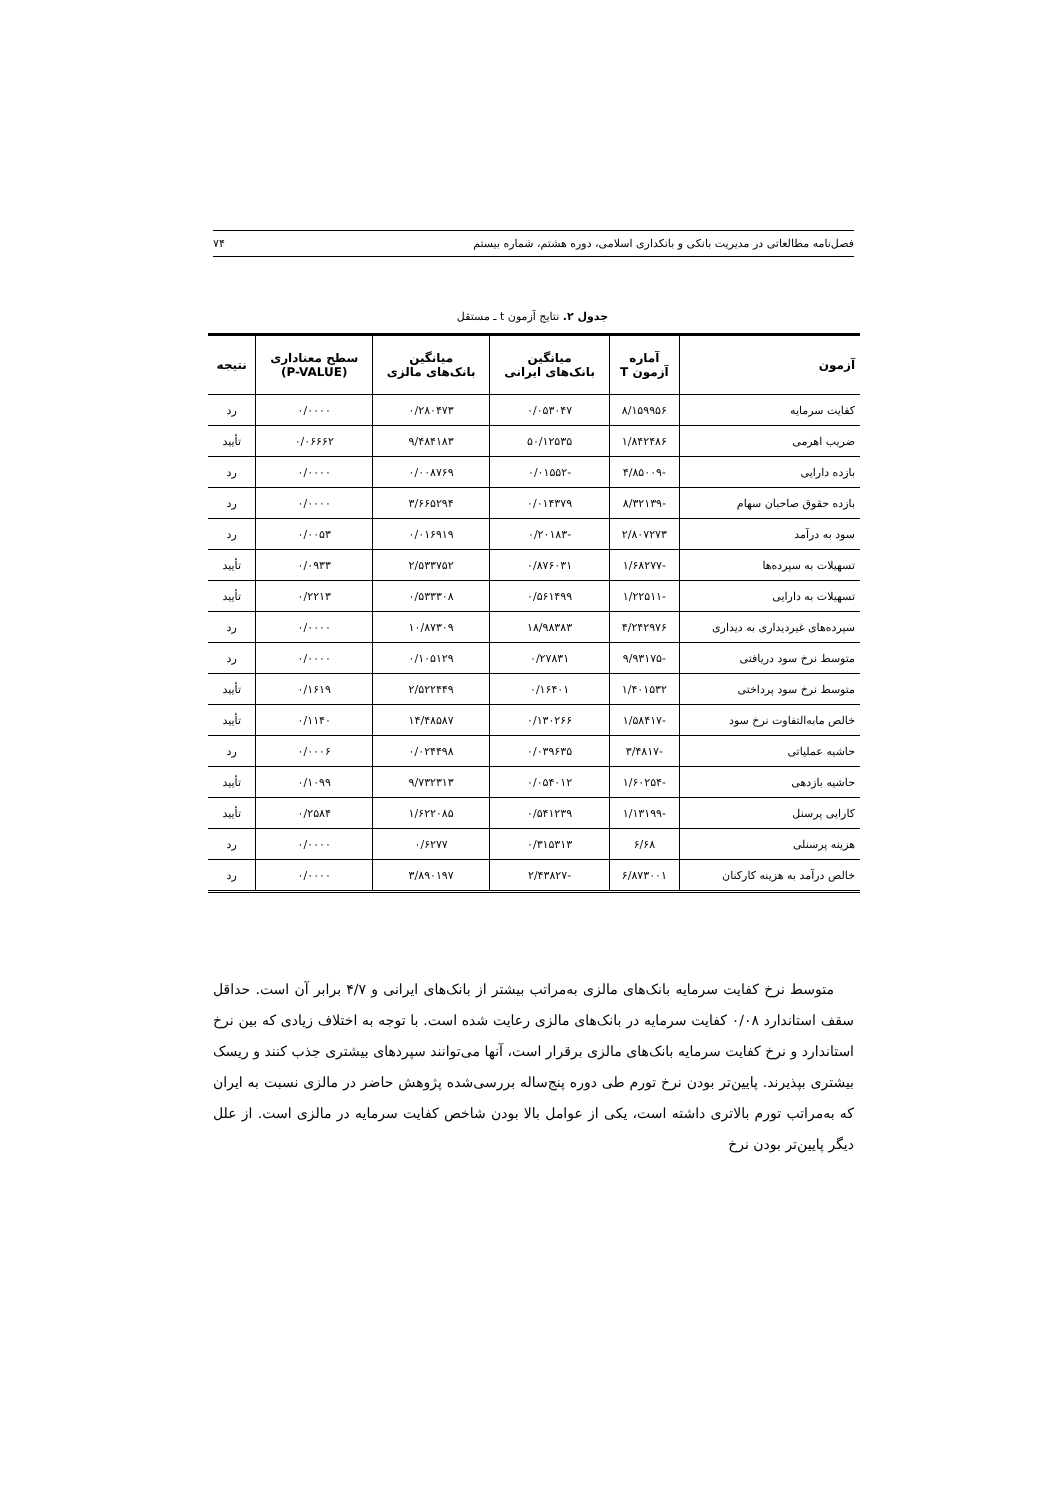فصل‌نامه مطالعاتی در مدیریت بانکی و بانکداری اسلامی، دوره هشتم، شماره بیستم ۷۴
جدول ۲. نتایج آزمون t ـ مستقل
| آزمون | آماره آزمون T | میانگین بانک‌های ایرانی | میانگین بانک‌های مالزی | سطح معناداری (P-VALUE) | نتیجه |
| --- | --- | --- | --- | --- | --- |
| کفایت سرمایه | ۸/۱۵۹۹۵۶ | ۰/۰۵۳۰۴۷ | ۰/۲۸۰۴۷۳ | ۰/۰۰۰۰ | رد |
| ضریب اهرمی | ۱/۸۴۲۴۸۶ | ۵۰/۱۲۵۳۵ | ۹/۴۸۴۱۸۳ | ۰/۰۶۶۶۲ | تأیید |
| بازده دارایی | -۴/۸۵۰۰۹ | -۰/۰۱۵۵۲ | ۰/۰۰۸۷۶۹ | ۰/۰۰۰۰ | رد |
| بازده حقوق صاحبان سهام | -۸/۳۲۱۳۹ | ۰/۰۱۴۳۷۹ | ۳/۶۶۵۲۹۴ | ۰/۰۰۰۰ | رد |
| سود به درآمد | ۲/۸۰۷۲۷۳ | -۰/۲۰۱۸۳ | ۰/۰۱۶۹۱۹ | ۰/۰۰۵۳ | رد |
| تسهیلات به سپرده‌ها | -۱/۶۸۲۷۷ | ۰/۸۷۶۰۳۱ | ۲/۵۳۳۷۵۲ | ۰/۰۹۳۳ | تأیید |
| تسهیلات به دارایی | -۱/۲۲۵۱۱ | ۰/۵۶۱۴۹۹ | ۰/۵۳۳۳۰۸ | ۰/۲۲۱۳ | تأیید |
| سپرده‌های غیردیداری به دیداری | ۴/۲۴۲۹۷۶ | ۱۸/۹۸۳۸۳ | ۱۰/۸۷۳۰۹ | ۰/۰۰۰۰ | رد |
| متوسط نرخ سود دریافتی | -۹/۹۳۱۷۵ | ۰/۲۷۸۳۱ | ۰/۱۰۵۱۲۹ | ۰/۰۰۰۰ | رد |
| متوسط نرخ سود پرداختی | ۱/۴۰۱۵۳۲ | ۰/۱۶۴۰۱ | ۲/۵۲۲۴۴۹ | ۰/۱۶۱۹ | تأیید |
| خالص مابه‌التفاوت نرخ سود | -۱/۵۸۴۱۷ | ۰/۱۳۰۲۶۶ | ۱۴/۴۸۵۸۷ | ۰/۱۱۴۰ | تأیید |
| حاشیه عملیاتی | -۳/۴۸۱۷ | ۰/۰۳۹۶۳۵ | ۰/۰۲۴۴۹۸ | ۰/۰۰۰۶ | رد |
| حاشیه بازدهی | -۱/۶۰۲۵۴ | ۰/۰۵۴۰۱۲ | ۹/۷۳۲۳۱۳ | ۰/۱۰۹۹ | تأیید |
| کارایی پرسنل | -۱/۱۳۱۹۹ | ۰/۵۴۱۲۳۹ | ۱/۶۲۲۰۸۵ | ۰/۲۵۸۴ | تأیید |
| هزینه پرسنلی | ۶/۶۸ | ۰/۳۱۵۳۱۳ | ۰/۶۲۷۷ | ۰/۰۰۰۰ | رد |
| خالص درآمد به هزینه کارکنان | ۶/۸۷۳۰۰۱ | -۲/۴۳۸۲۷ | ۳/۸۹۰۱۹۷ | ۰/۰۰۰۰ | رد |
متوسط نرخ کفایت سرمایه بانک‌های مالزی به‌مراتب بیشتر از بانک‌های ایرانی و ۴/۷ برابر آن است. حداقل سقف استاندارد ۰/۰۸ کفایت سرمایه در بانک‌های مالزی رعایت شده است. با توجه به اختلاف زیادی که بین نرخ استاندارد و نرخ کفایت سرمایه بانک‌های مالزی برقرار است، آنها می‌توانند سپردهای بیشتری جذب کنند و ریسک بیشتری بپذیرند. پایین‌تر بودن نرخ تورم طی دوره پنج‌ساله بررسی‌شده پژوهش حاضر در مالزی نسبت به ایران که به‌مراتب تورم بالاتری داشته است، یکی از عوامل بالا بودن شاخص کفایت سرمایه در مالزی است. از علل دیگر پایین‌تر بودن نرخ